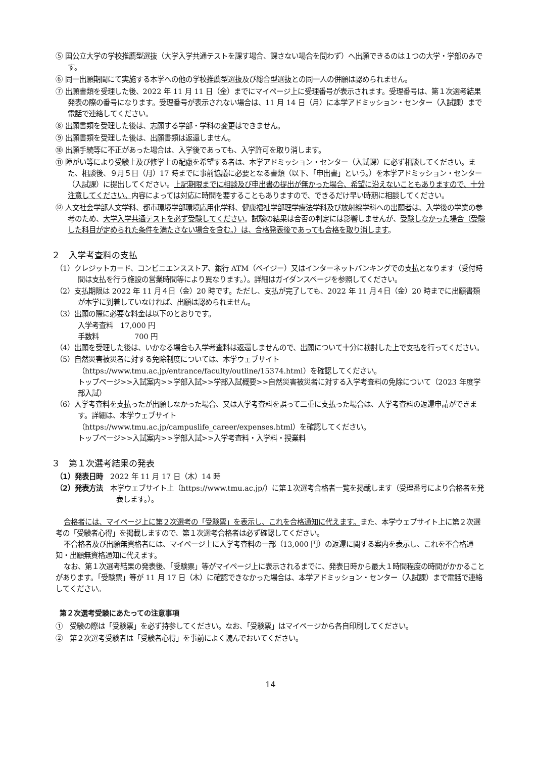⑤ 国公立大学の学校推薦型選抜（大学入学共通テストを課す場合、課さない場合を問わず）へ出願できるのは１つの大学・学部のみです。
⑥ 同一出願期間にて実施する本学への他の学校推薦型選抜及び総合型選抜との同一人の併願は認められません。
⑦ 出願書類を受理した後、2022 年 11 月 11 日（金）までにマイページ上に受理番号が表示されます。受理番号は、第１次選考結果発表の際の番号になります。受理番号が表示されない場合は、11 月 14 日（月）に本学アドミッション・センター（入試課）まで電話で連絡してください。
⑧ 出願書類を受理した後は、志願する学部・学科の変更はできません。
⑨ 出願書類を受理した後は、出願書類は返還しません。
⑩ 出願手続等に不正があった場合は、入学後であっても、入学許可を取り消します。
⑪ 障がい等により受験上及び修学上の配慮を希望する者は、本学アドミッション・センター（入試課）に必ず相談してください。また、相談後、９月５日（月）17 時までに事前協議に必要となる書類（以下、「申出書」という。）を本学アドミッション・センター（入試課）に提出してください。上記期限までに相談及び申出書の提出が無かった場合、希望に沿えないこともありますので、十分注意してください。内容によっては対応に時間を要することもありますので、できるだけ早い時期に相談してください。
⑫ 人文社会学部人文学科、都市環境学部環境応用化学科、健康福祉学部理学療法学科及び放射線学科への出願者は、入学後の学業の参考のため、大学入学共通テストを必ず受験してください。試験の結果は合否の判定には影響しませんが、受験しなかった場合（受験した科目が定められた条件を満たさない場合を含む。）は、合格発表後であっても合格を取り消します。
２　入学考査料の支払
（1）クレジットカード、コンビニエンスストア、銀行 ATM（ペイジー）又はインターネットバンキングでの支払となります（受付時間は支払を行う施設の営業時間等により異なります。）。詳細はガイダンスページを参照してください。
（2）支払期限は 2022 年 11 月４日（金）20 時です。ただし、支払が完了しても、2022 年 11 月４日（金）20 時までに出願書類が本学に到着していなければ、出願は認められません。
（3）出願の際に必要な料金は以下のとおりです。
入学考査料　17,000 円
手数料　　　　　700 円
（4）出願を受理した後は、いかなる場合も入学考査料は返還しませんので、出願について十分に検討した上で支払を行ってください。
（5）自然災害被災者に対する免除制度については、本学ウェブサイト
（https://www.tmu.ac.jp/entrance/faculty/outline/15374.html）を確認してください。
トップページ>>入試案内>>学部入試>>学部入試概要>>自然災害被災者に対する入学考査料の免除について（2023 年度学部入試）
（6）入学考査料を支払ったが出願しなかった場合、又は入学考査料を誤って二重に支払った場合は、入学考査料の返還申請ができます。詳細は、本学ウェブサイト
（https://www.tmu.ac.jp/campuslife_career/expenses.html）を確認してください。
トップページ>>入試案内>>学部入試>>入学考査料・入学料・授業料
３　第１次選考結果の発表
（1）発表日時　2022 年 11 月 17 日（木）14 時
（2）発表方法　本学ウェブサイト上（https://www.tmu.ac.jp/）に第１次選考合格者一覧を掲載します（受理番号により合格者を発表します。）。
合格者には、マイページ上に第２次選考の「受験票」を表示し、これを合格通知に代えます。また、本学ウェブサイト上に第２次選考の「受験者心得」を掲載しますので、第１次選考合格者は必ず確認してください。
不合格者及び出願無資格者には、マイページ上に入学考査料の一部（13,000 円）の返還に関する案内を表示し、これを不合格通知・出願無資格通知に代えます。
なお、第１次選考結果の発表後、「受験票」等がマイページ上に表示されるまでに、発表日時から最大１時間程度の時間がかかることがあります。「受験票」等が 11 月 17 日（木）に確認できなかった場合は、本学アドミッション・センター（入試課）まで電話で連絡してください。
第２次選考受験にあたっての注意事項
①　受験の際は「受験票」を必ず持参してください。なお、「受験票」はマイページから各自印刷してください。
②　第２次選考受験者は「受験者心得」を事前によく読んでおいてください。
14